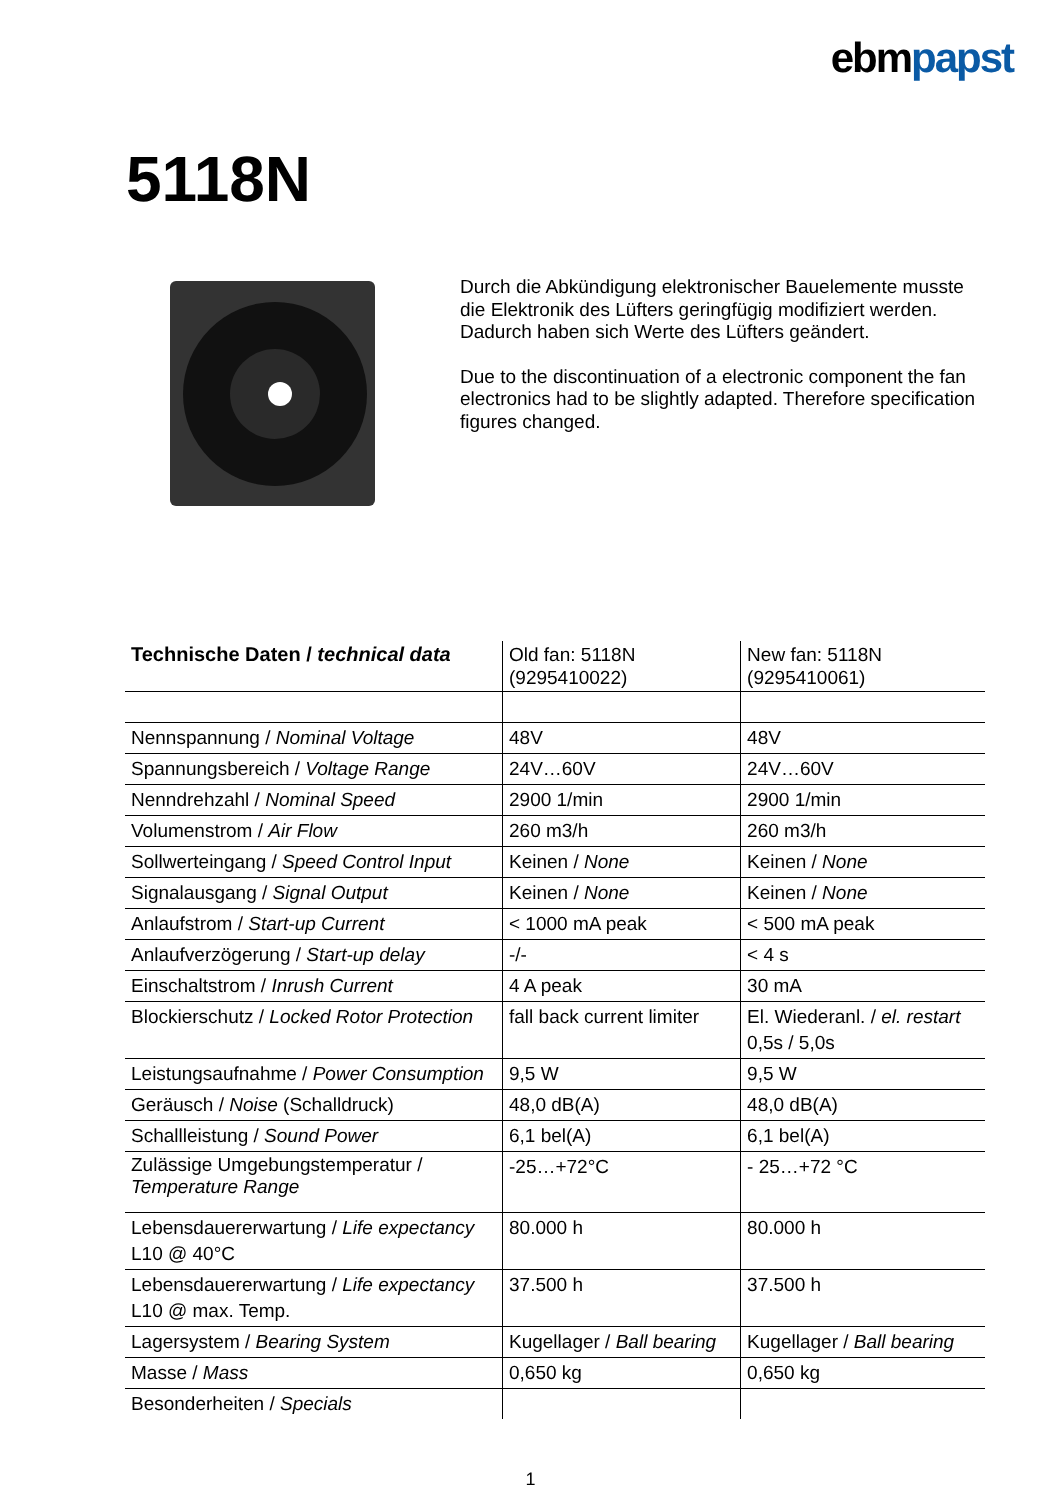ebmpapst
5118N
Durch die Abkündigung elektronischer Bauelemente musste die Elektronik des Lüfters geringfügig modifiziert werden.
Dadurch haben sich Werte des Lüfters geändert.
Due to the discontinuation of a electronic component the fan electronics had to be slightly adapted. Therefore specification figures changed.
| Technische Daten / technical data | Old fan: 5118N (9295410022) | New fan: 5118N (9295410061) |
| --- | --- | --- |
| Nennspannung / Nominal Voltage | 48V | 48V |
| Spannungsbereich / Voltage Range | 24V…60V | 24V…60V |
| Nenndrehzahl / Nominal Speed | 2900 1/min | 2900 1/min |
| Volumenstrom / Air Flow | 260 m3/h | 260 m3/h |
| Sollwerteingang / Speed Control Input | Keinen / None | Keinen / None |
| Signalausgang / Signal Output | Keinen / None | Keinen / None |
| Anlaufstrom / Start-up Current | < 1000 mA peak | < 500 mA peak |
| Anlaufverzögerung / Start-up delay | -/- | < 4 s |
| Einschaltstrom / Inrush Current | 4 A peak | 30 mA |
| Blockierschutz / Locked Rotor Protection | fall back current limiter | El. Wiederanl. / el. restart 0,5s / 5,0s |
| Leistungsaufnahme / Power Consumption | 9,5 W | 9,5 W |
| Geräusch / Noise (Schalldruck) | 48,0 dB(A) | 48,0 dB(A) |
| Schallleistung / Sound Power | 6,1 bel(A) | 6,1 bel(A) |
| Zulässige Umgebungstemperatur / Temperature Range | -25…+72°C | - 25…+72 °C |
| Lebensdauererwartung / Life expectancy L10 @ 40°C | 80.000 h | 80.000 h |
| Lebensdauererwartung / Life expectancy L10 @ max. Temp. | 37.500 h | 37.500 h |
| Lagersystem / Bearing System | Kugellager / Ball bearing | Kugellager / Ball bearing |
| Masse / Mass | 0,650 kg | 0,650 kg |
| Besonderheiten / Specials | | |
1